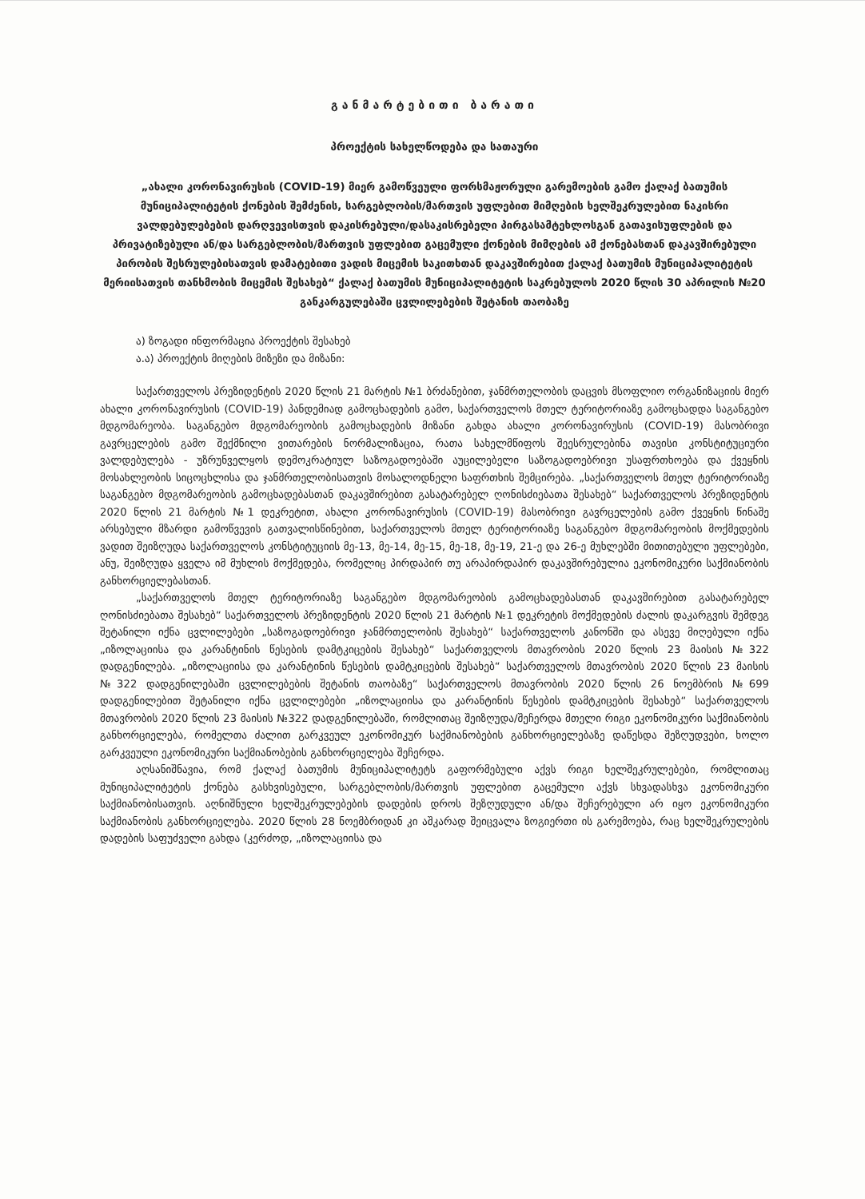განმარტებითი ბარათი
პროექტის სახელწოდება და სათაური
„ახალი კორონავირუსის (COVID-19) მიერ გამოწვეული ფორსმაჟორული გარემოების გამო ქალაქ ბათუმის მუნიციპალიტეტის ქონების შემძენის, სარგებლობის/მართვის უფლებით მიმღების ხელშეკრულებით ნაკისრი ვალდებულებების დარღვევისთვის დაკისრებული/დასაკისრებელი პირგასამტეხლოსგან გათავისუფლების და პრივატიზებული ან/და სარგებლობის/მართვის უფლებით გაცემული ქონების მიმღების ამ ქონებასთან დაკავშირებული პირობის შესრულებისათვის დამატებითი ვადის მიცემის საკითხთან დაკავშირებით ქალაქ ბათუმის მუნიციპალიტეტის მერიისათვის თანხმობის მიცემის შესახებ“ ქალაქ ბათუმის მუნიციპალიტეტის საკრებულოს 2020 წლის 30 აპრილის №20 განკარგულებაში ცვლილებების შეტანის თაობაზე
ა) ზოგადი ინფორმაცია პროექტის შესახებ
ა.ა) პროექტის მიღების მიზეზი და მიზანი:
საქართველოს პრეზიდენტის 2020 წლის 21 მარტის №1 ბრძანებით, ჯანმრთელობის დაცვის მსოფლიო ორგანიზაციის მიერ ახალი კორონავირუსის (COVID-19) პანდემიად გამოცხადების გამო, საქართველოს მთელ ტერიტორიაზე გამოცხადდა საგანგებო მდგომარეობა. საგანგებო მდგომარეობის გამოცხადების მიზანი გახდა ახალი კორონავირუსის (COVID-19) მასობრივი გავრცელების გამო შექმნილი ვითარების ნორმალიზაცია, რათა სახელმწიფოს შეესრულებინა თავისი კონსტიტუციური ვალდებულება - უზრუნველყოს დემოკრატიულ საზოგადოებაში აუცილებელი საზოგადოებრივი უსაფრთხოება და ქვეყნის მოსახლეობის სიცოცხლისა და ჯანმრთელობისათვის მოსალოდნელი საფრთხის შემცირება. „საქართველოს მთელ ტერიტორიაზე საგანგებო მდგომარეობის გამოცხადებასთან დაკავშირებით გასატარებელ ღონისძიებათა შესახებ“ საქართველოს პრეზიდენტის 2020 წლის 21 მარტის №1 დეკრეტით, ახალი კორონავირუსის (COVID-19) მასობრივი გავრცელების გამო ქვეყნის წინაშე არსებული მზარდი გამოწვევის გათვალისწინებით, საქართველოს მთელ ტერიტორიაზე საგანგებო მდგომარეობის მოქმედების ვადით შეიზღუდა საქართველოს კონსტიტუციის მე-13, მე-14, მე-15, მე-18, მე-19, 21-ე და 26-ე მუხლებში მითითებული უფლებები, ანუ, შეიზღუდა ყველა იმ მუხლის მოქმედება, რომელიც პირდაპირ თუ არაპირდაპირ დაკავშირებულია ეკონომიკური საქმიანობის განხორციელებასთან.
„საქართველოს მთელ ტერიტორიაზე საგანგებო მდგომარეობის გამოცხადებასთან დაკავშირებით გასატარებელ ღონისძიებათა შესახებ“ საქართველოს პრეზიდენტის 2020 წლის 21 მარტის №1 დეკრეტის მოქმედების ძალის დაკარგვის შემდეგ შეტანილი იქნა ცვლილებები „საზოგადოებრივი ჯანმრთელობის შესახებ“ საქართველოს კანონში და ასევე მიღებული იქნა „იზოლაციისა და კარანტინის წესების დამტკიცების შესახებ“ საქართველოს მთავრობის 2020 წლის 23 მაისის №322 დადგენილება. „იზოლაციისა და კარანტინის წესების დამტკიცების შესახებ“ საქართველოს მთავრობის 2020 წლის 23 მაისის №322 დადგენილებაში ცვლილებების შეტანის თაობაზე“ საქართველოს მთავრობის 2020 წლის 26 ნოემბრის №699 დადგენილებით შეტანილი იქნა ცვლილებები „იზოლაციისა და კარანტინის წესების დამტკიცების შესახებ“ საქართველოს მთავრობის 2020 წლის 23 მაისის №322 დადგენილებაში, რომლითაც შეიზღუდა/შეჩერდა მთელი რიგი ეკონომიკური საქმიანობის განხორციელება, რომელთა ძალით გარკვეულ ეკონომიკურ საქმიანობების განხორციელებაზე დაწესდა შეზღუდვები, ხოლო გარკვეული ეკონომიკური საქმიანობების განხორციელება შეჩერდა.
აღსანიშნავია, რომ ქალაქ ბათუმის მუნიციპალიტეტს გაფორმებული აქვს რიგი ხელშეკრულებები, რომლითაც მუნიციპალიტეტის ქონება გასხვისებული, სარგებლობის/მართვის უფლებით გაცემული აქვს სხვადასხვა ეკონომიკური საქმიანობისათვის. აღნიშნული ხელშეკრულებების დადების დროს შეზღუდული ან/და შეჩერებული არ იყო ეკონომიკური საქმიანობის განხორციელება. 2020 წლის 28 ნოემბრიდან კი აშკარად შეიცვალა ზოგიერთი ის გარემოება, რაც ხელშეკრულების დადების საფუძველი გახდა (კერძოდ, „იზოლაციისა და